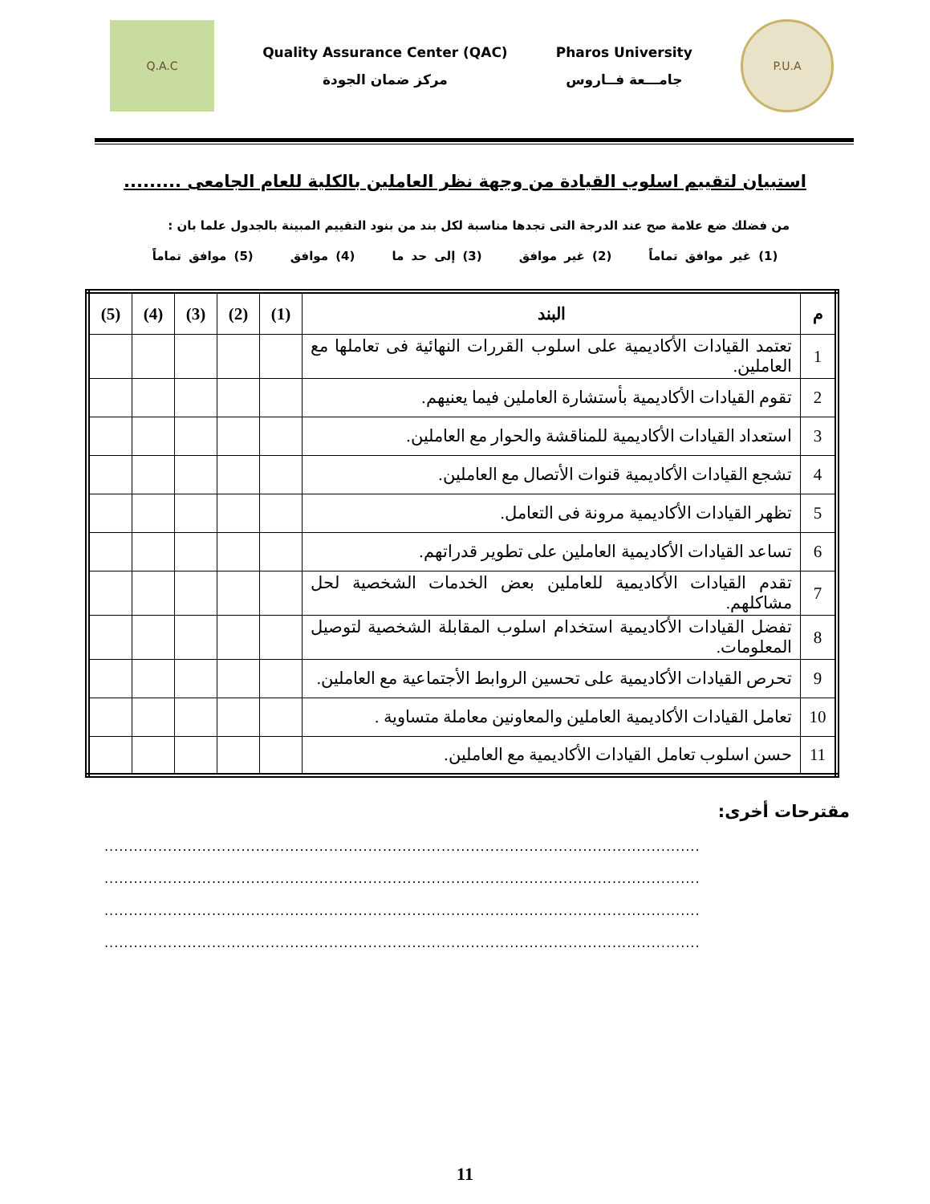Q.A.C
Quality Assurance Center (QAC)
مركز ضمان الجودة
Pharos University
جامـــعة فــاروس
P.U.A
استبيان لتقييم اسلوب القيادة من وجهة نظر العاملين بالكلية للعام الجامعى .........
من فضلك ضع علامة صح عند الدرجة التى تجدها مناسبة لكل بند من بنود التقييم المبينة بالجدول علما بان :
(1) غير موافق تماماً (2) غير موافق (3) إلى حد ما (4) موافق (5) موافق تماماً
| م | البند | (1) | (2) | (3) | (4) | (5) |
| --- | --- | --- | --- | --- | --- | --- |
| 1 | تعتمد القيادات الأكاديمية على اسلوب القررات النهائية فى تعاملها مع العاملين. | | | | | |
| 2 | تقوم القيادات الأكاديمية بأستشارة العاملين فيما يعنيهم. | | | | | |
| 3 | استعداد القيادات الأكاديمية للمناقشة والحوار مع العاملين. | | | | | |
| 4 | تشجع القيادات الأكاديمية قنوات الأتصال مع العاملين. | | | | | |
| 5 | تظهر القيادات الأكاديمية مرونة فى التعامل. | | | | | |
| 6 | تساعد القيادات الأكاديمية العاملين على تطوير قدراتهم. | | | | | |
| 7 | تقدم القيادات الأكاديمية للعاملين بعض الخدمات الشخصية لحل مشاكلهم. | | | | | |
| 8 | تفضل القيادات الأكاديمية استخدام اسلوب المقابلة الشخصية لتوصيل المعلومات. | | | | | |
| 9 | تحرص القيادات الأكاديمية على تحسين الروابط الأجتماعية مع العاملين. | | | | | |
| 10 | تعامل القيادات الأكاديمية العاملين والمعاونين معاملة متساوية . | | | | | |
| 11 | حسن اسلوب تعامل القيادات الأكاديمية مع العاملين. | | | | | |
مقترحات أخرى:
..........................................................................................................................
..........................................................................................................................
..........................................................................................................................
..........................................................................................................................
11